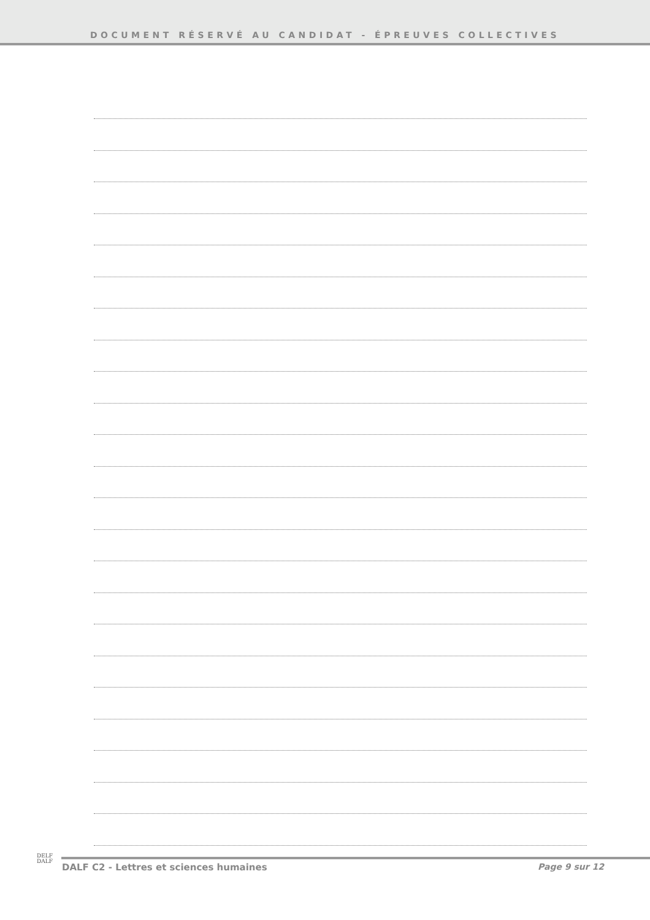DOCUMENT RÉSERVÉ AU CANDIDAT - ÉPREUVES COLLECTIVES
DELF
DALF
DALF C2 - Lettres et sciences humaines Page 9 sur 12